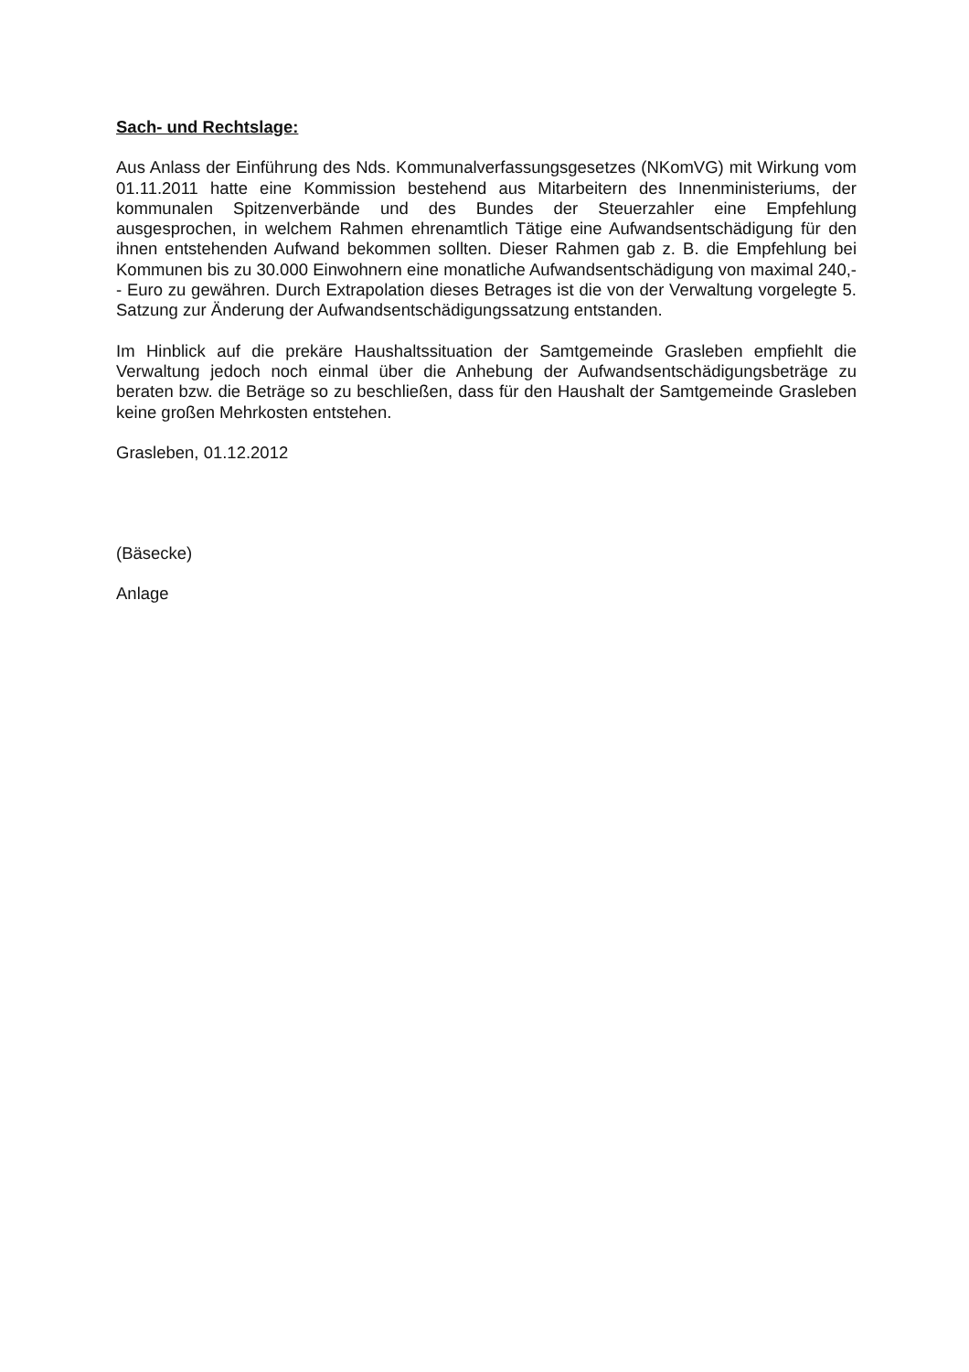Sach- und Rechtslage:
Aus Anlass der Einführung des Nds. Kommunalverfassungsgesetzes (NKomVG) mit Wirkung vom 01.11.2011 hatte eine Kommission bestehend aus Mitarbeitern des Innenministeriums, der kommunalen Spitzenverbände und des Bundes der Steuerzahler eine Empfehlung ausgesprochen, in welchem Rahmen ehrenamtlich Tätige eine Aufwandsentschädigung für den ihnen entstehenden Aufwand bekommen sollten. Dieser Rahmen gab z. B. die Empfehlung bei Kommunen bis zu 30.000 Einwohnern eine monatliche Aufwandsentschädigung von maximal 240,-- Euro zu gewähren. Durch Extrapolation dieses Betrages ist die von der Verwaltung vorgelegte 5. Satzung zur Änderung der Aufwandsentschädigungssatzung entstanden.
Im Hinblick auf die prekäre Haushaltssituation der Samtgemeinde Grasleben empfiehlt die Verwaltung jedoch noch einmal über die Anhebung der Aufwandsentschädigungsbeträge zu beraten bzw. die Beträge so zu beschließen, dass für den Haushalt der Samtgemeinde Grasleben keine großen Mehrkosten entstehen.
Grasleben, 01.12.2012
(Bäsecke)
Anlage